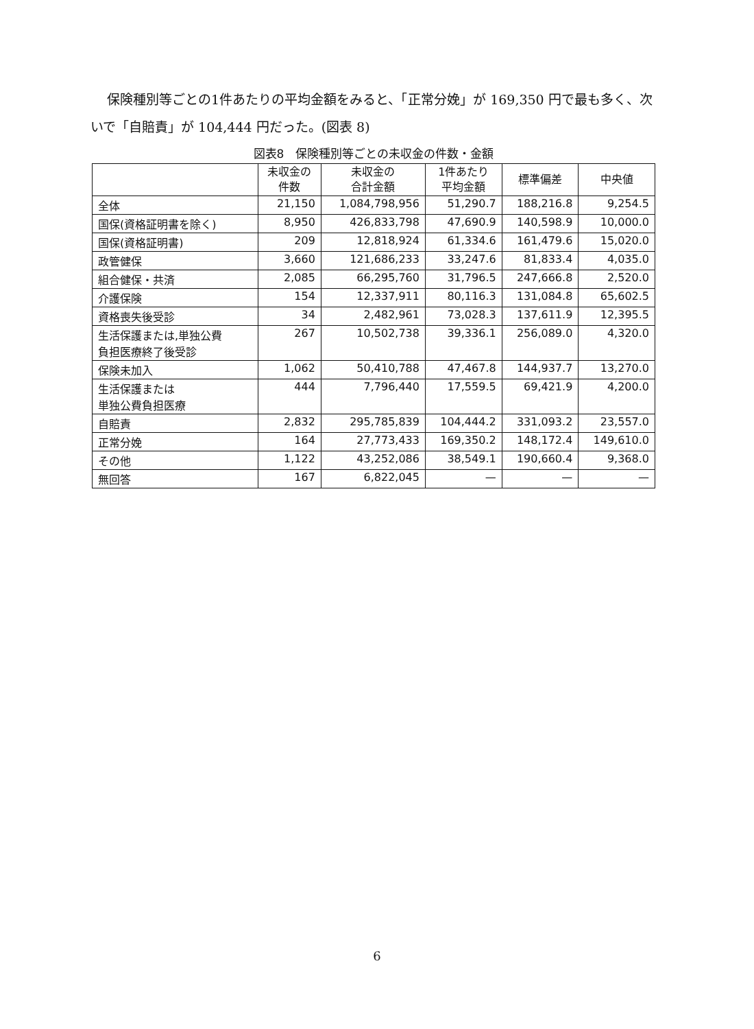保険種別等ごとの1件あたりの平均金額をみると、「正常分娩」が 169,350 円で最も多く、次いで「自賠責」が 104,444 円だった。(図表 8)
図表8　保険種別等ごとの未収金の件数・金額
| | 未収金の 件数 | 未収金の 合計金額 | 1件あたり 平均金額 | 標準偏差 | 中央値 |
| --- | --- | --- | --- | --- | --- |
| 全体 | 21,150 | 1,084,798,956 | 51,290.7 | 188,216.8 | 9,254.5 |
| 国保(資格証明書を除く) | 8,950 | 426,833,798 | 47,690.9 | 140,598.9 | 10,000.0 |
| 国保(資格証明書) | 209 | 12,818,924 | 61,334.6 | 161,479.6 | 15,020.0 |
| 政管健保 | 3,660 | 121,686,233 | 33,247.6 | 81,833.4 | 4,035.0 |
| 組合健保・共済 | 2,085 | 66,295,760 | 31,796.5 | 247,666.8 | 2,520.0 |
| 介護保険 | 154 | 12,337,911 | 80,116.3 | 131,084.8 | 65,602.5 |
| 資格喪失後受診 | 34 | 2,482,961 | 73,028.3 | 137,611.9 | 12,395.5 |
| 生活保護または,単独公費 負担医療終了後受診 | 267 | 10,502,738 | 39,336.1 | 256,089.0 | 4,320.0 |
| 保険未加入 | 1,062 | 50,410,788 | 47,467.8 | 144,937.7 | 13,270.0 |
| 生活保護または 単独公費負担医療 | 444 | 7,796,440 | 17,559.5 | 69,421.9 | 4,200.0 |
| 自賠責 | 2,832 | 295,785,839 | 104,444.2 | 331,093.2 | 23,557.0 |
| 正常分娩 | 164 | 27,773,433 | 169,350.2 | 148,172.4 | 149,610.0 |
| その他 | 1,122 | 43,252,086 | 38,549.1 | 190,660.4 | 9,368.0 |
| 無回答 | 167 | 6,822,045 | — | — | — |
6